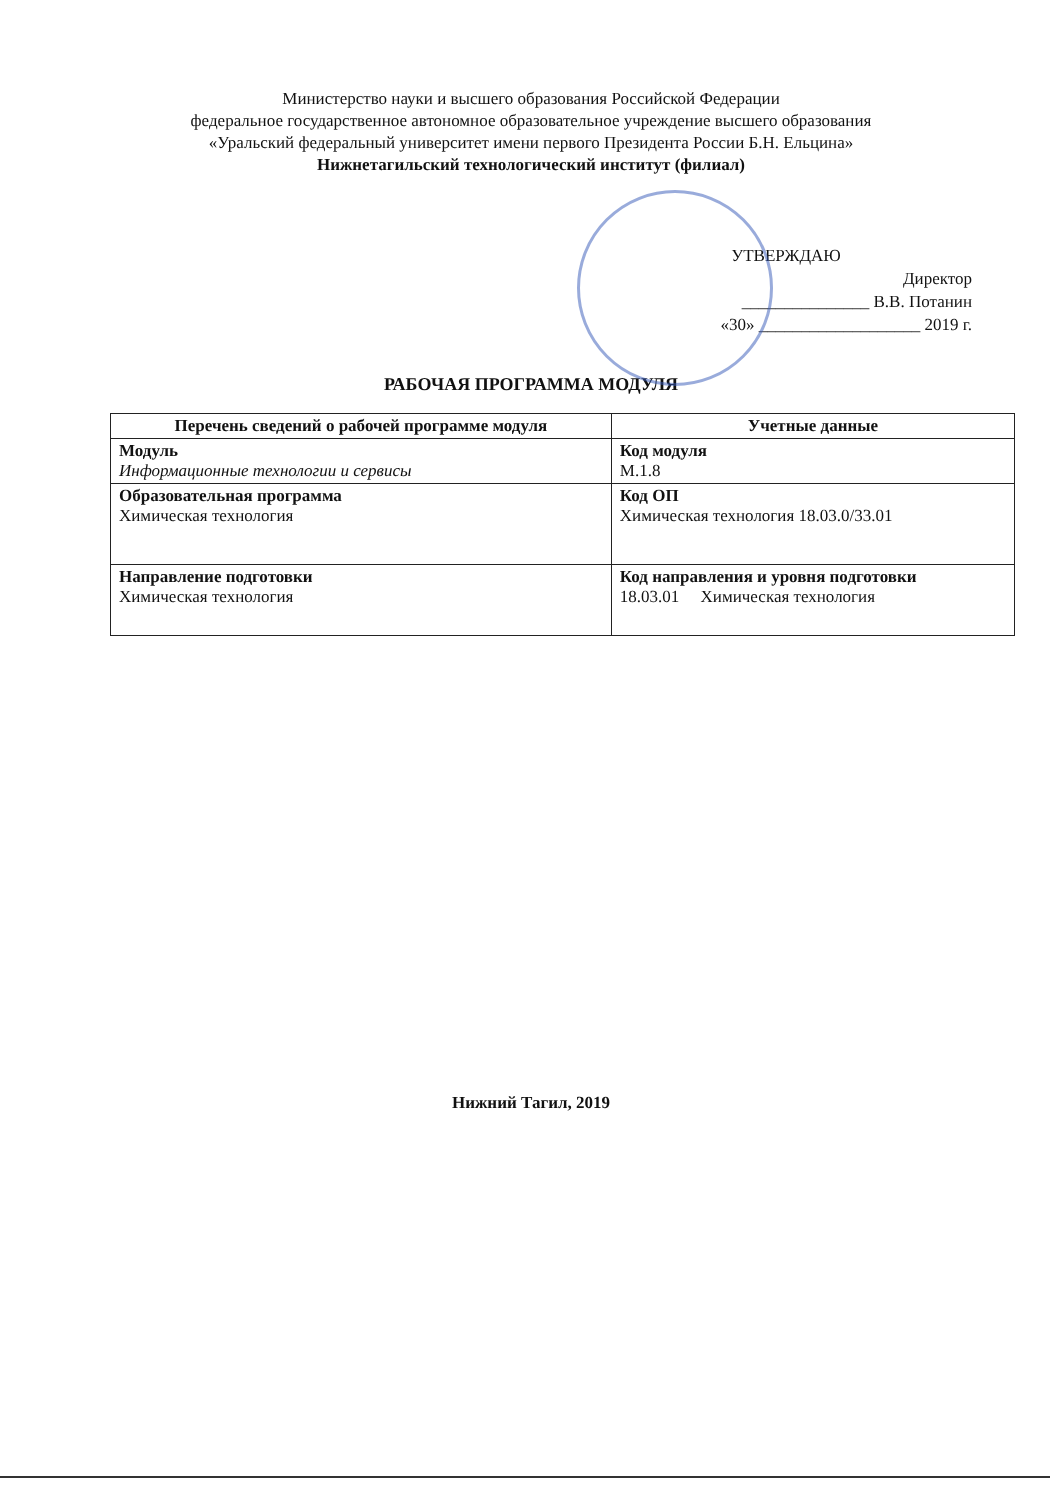Министерство науки и высшего образования Российской Федерации
федеральное государственное автономное образовательное учреждение высшего образования
«Уральский федеральный университет имени первого Президента России Б.Н. Ельцина»
Нижнетагильский технологический институт (филиал)
УТВЕРЖДАЮ
Директор
_______________ В.В. Потанин
«30» ___________________ 2019 г.
РАБОЧАЯ ПРОГРАММА МОДУЛЯ
| Перечень сведений о рабочей программе модуля | Учетные данные |
| --- | --- |
| Модуль Информационные технологии и сервисы | Код модуля М.1.8 |
| Образовательная программа Химическая технология | Код ОП Химическая технология 18.03.0/33.01 |
| Направление подготовки Химическая технология | Код направления и уровня подготовки 18.03.01 Химическая технология |
Нижний Тагил, 2019